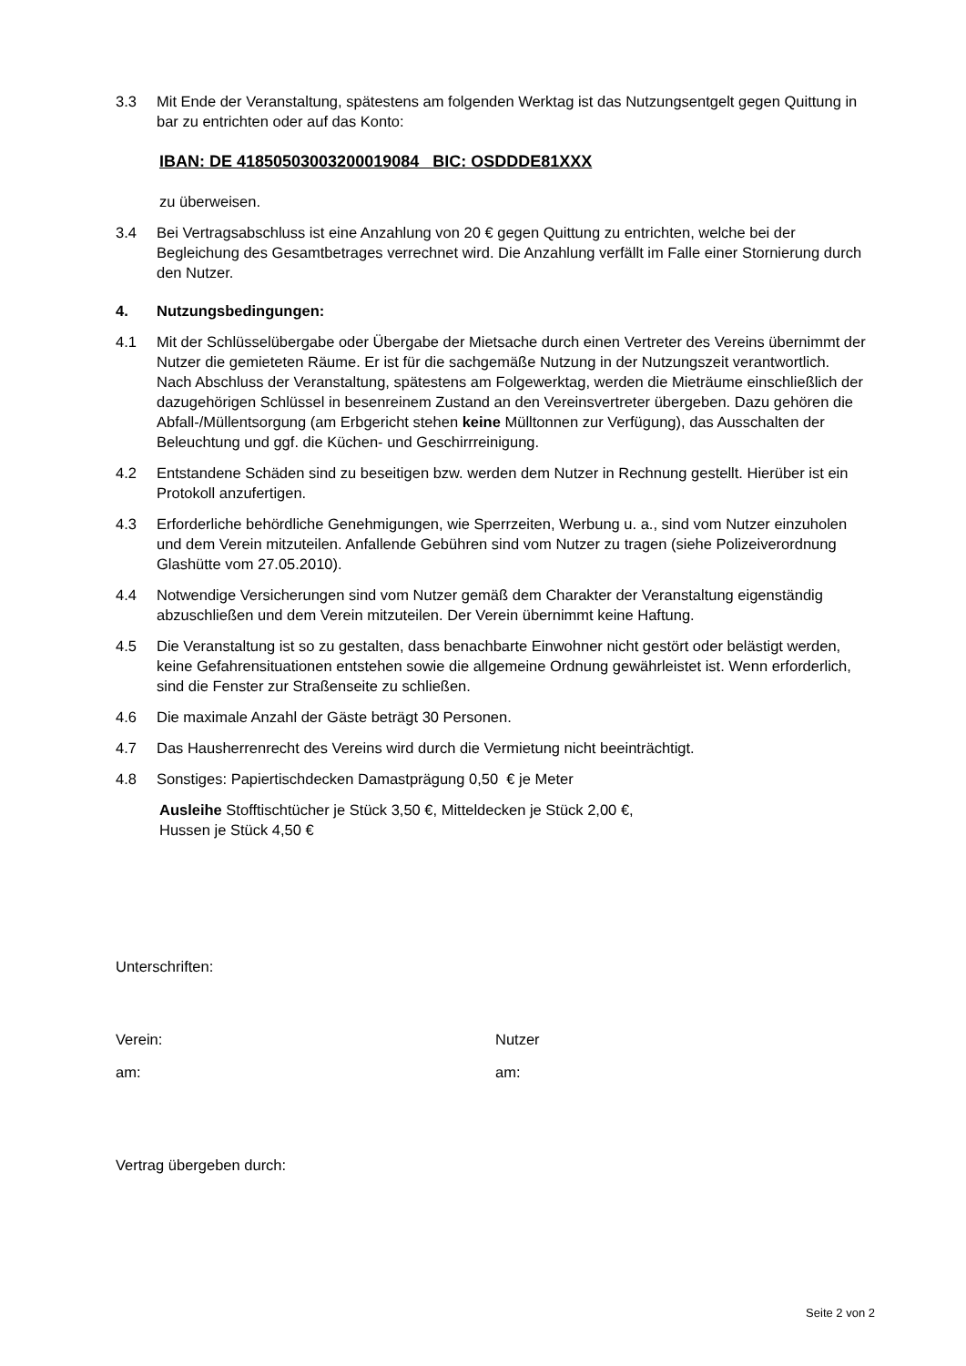3.3 Mit Ende der Veranstaltung, spätestens am folgenden Werktag ist das Nutzungsentgelt gegen Quittung in bar zu entrichten oder auf das Konto:
IBAN: DE 41850503003200019084 BIC: OSDDDE81XXX
zu überweisen.
3.4 Bei Vertragsabschluss ist eine Anzahlung von 20 € gegen Quittung zu entrichten, welche bei der Begleichung des Gesamtbetrages verrechnet wird. Die Anzahlung verfällt im Falle einer Stornierung durch den Nutzer.
4. Nutzungsbedingungen:
4.1 Mit der Schlüsselübergabe oder Übergabe der Mietsache durch einen Vertreter des Vereins übernimmt der Nutzer die gemieteten Räume. Er ist für die sachgemäße Nutzung in der Nutzungszeit verantwortlich.
Nach Abschluss der Veranstaltung, spätestens am Folgewerktag, werden die Mieträume einschließlich der dazugehörigen Schlüssel in besenreinem Zustand an den Vereinsvertreter übergeben. Dazu gehören die Abfall-/Müllentsorgung (am Erbgericht stehen keine Mülltonnen zur Verfügung), das Ausschalten der Beleuchtung und ggf. die Küchen- und Geschirrreinigung.
4.2 Entstandene Schäden sind zu beseitigen bzw. werden dem Nutzer in Rechnung gestellt. Hierüber ist ein Protokoll anzufertigen.
4.3 Erforderliche behördliche Genehmigungen, wie Sperrzeiten, Werbung u. a., sind vom Nutzer einzuholen und dem Verein mitzuteilen. Anfallende Gebühren sind vom Nutzer zu tragen (siehe Polizeiverordnung Glashütte vom 27.05.2010).
4.4 Notwendige Versicherungen sind vom Nutzer gemäß dem Charakter der Veranstaltung eigenständig abzuschließen und dem Verein mitzuteilen. Der Verein übernimmt keine Haftung.
4.5 Die Veranstaltung ist so zu gestalten, dass benachbarte Einwohner nicht gestört oder belästigt werden, keine Gefahrensituationen entstehen sowie die allgemeine Ordnung gewährleistet ist. Wenn erforderlich, sind die Fenster zur Straßenseite zu schließen.
4.6 Die maximale Anzahl der Gäste beträgt 30 Personen.
4.7 Das Hausherrenrecht des Vereins wird durch die Vermietung nicht beeinträchtigt.
4.8 Sonstiges: Papiertischdecken Damastprägung 0,50 € je Meter
Ausleihe Stofftischtücher je Stück 3,50 €, Mitteldecken je Stück 2,00 €,
Hussen je Stück 4,50 €
Unterschriften:
Verein: Nutzer
am: am:
Vertrag übergeben durch:
Seite 2 von 2